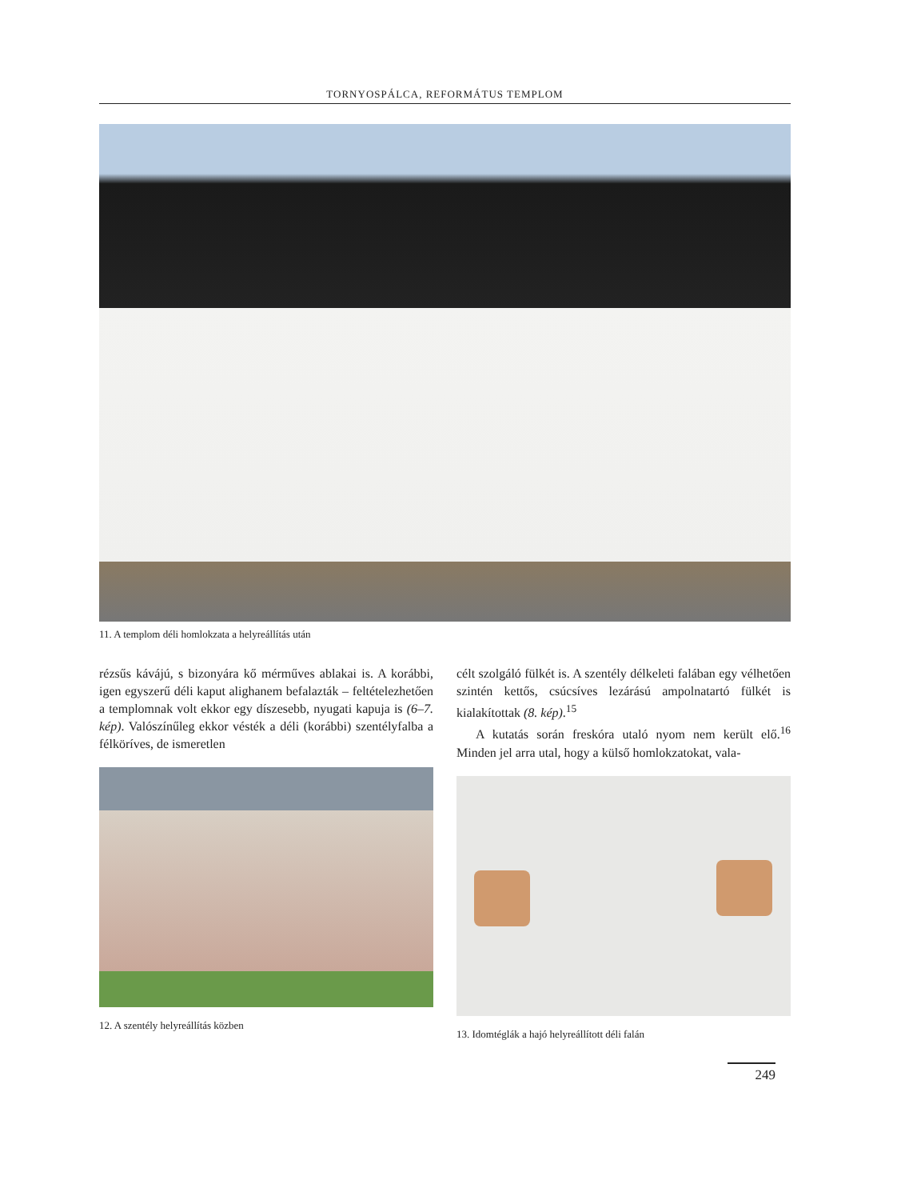TORNYOSPÁLCA, REFORMÁTUS TEMPLOM
11. A templom déli homlokzata a helyreállítás után
rézsűs kávájú, s bizonyára kő mérműves ablakai is. A korábbi, igen egyszerű déli kaput alighanem befalazták – feltételezhetően a templomnak volt ekkor egy díszesebb, nyugati kapuja is (6–7. kép). Valószínűleg ekkor vésték a déli (korábbi) szentélyfalba a félköríves, de ismeretlen
12. A szentély helyreállítás közben
célt szolgáló fülkét is. A szentély délkeleti falában egy vélhetően szintén kettős, csúcsíves lezárású ampolnatartó fülkét is kialakítottak (8. kép).<sup>15</sup>
A kutatás során freskóra utaló nyom nem került elő.<sup>16</sup> Minden jel arra utal, hogy a külső homlokzatokat, vala-
13. Idomtéglák a hajó helyreállított déli falán
249